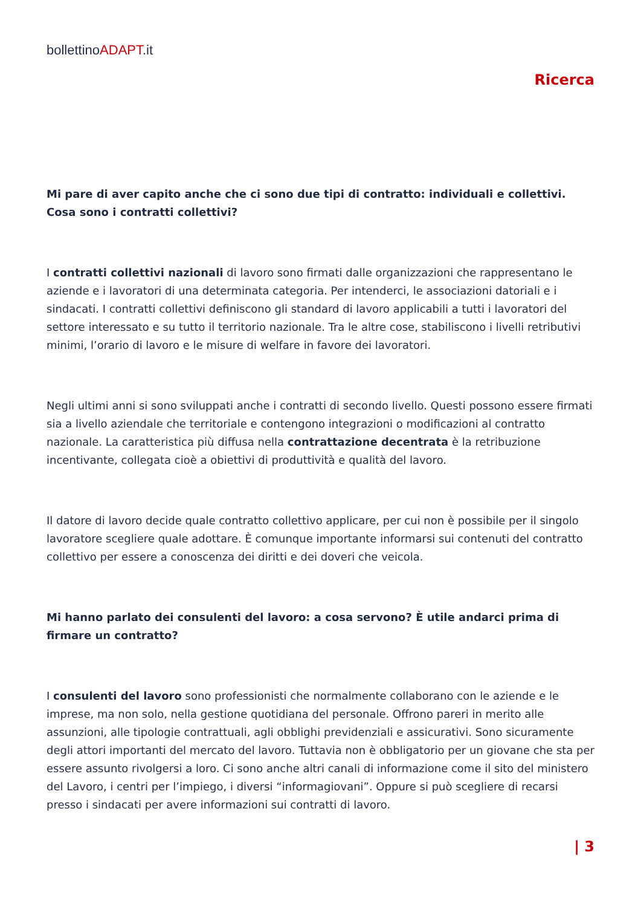bollettinoADAPT.it
Ricerca
Mi pare di aver capito anche che ci sono due tipi di contratto: individuali e collettivi. Cosa sono i contratti collettivi?
I contratti collettivi nazionali di lavoro sono firmati dalle organizzazioni che rappresentano le aziende e i lavoratori di una determinata categoria. Per intenderci, le associazioni datoriali e i sindacati. I contratti collettivi definiscono gli standard di lavoro applicabili a tutti i lavoratori del settore interessato e su tutto il territorio nazionale. Tra le altre cose, stabiliscono i livelli retributivi minimi, l’orario di lavoro e le misure di welfare in favore dei lavoratori.
Negli ultimi anni si sono sviluppati anche i contratti di secondo livello. Questi possono essere firmati sia a livello aziendale che territoriale e contengono integrazioni o modificazioni al contratto nazionale. La caratteristica più diffusa nella contrattazione decentrata è la retribuzione incentivante, collegata cioè a obiettivi di produttività e qualità del lavoro.
Il datore di lavoro decide quale contratto collettivo applicare, per cui non è possibile per il singolo lavoratore scegliere quale adottare. È comunque importante informarsi sui contenuti del contratto collettivo per essere a conoscenza dei diritti e dei doveri che veicola.
Mi hanno parlato dei consulenti del lavoro: a cosa servono? È utile andarci prima di firmare un contratto?
I consulenti del lavoro sono professionisti che normalmente collaborano con le aziende e le imprese, ma non solo, nella gestione quotidiana del personale. Offrono pareri in merito alle assunzioni, alle tipologie contrattuali, agli obblighi previdenziali e assicurativi. Sono sicuramente degli attori importanti del mercato del lavoro. Tuttavia non è obbligatorio per un giovane che sta per essere assunto rivolgersi a loro. Ci sono anche altri canali di informazione come il sito del ministero del Lavoro, i centri per l’impiego, i diversi “informagiovani”. Oppure si può scegliere di recarsi presso i sindacati per avere informazioni sui contratti di lavoro.
| 3